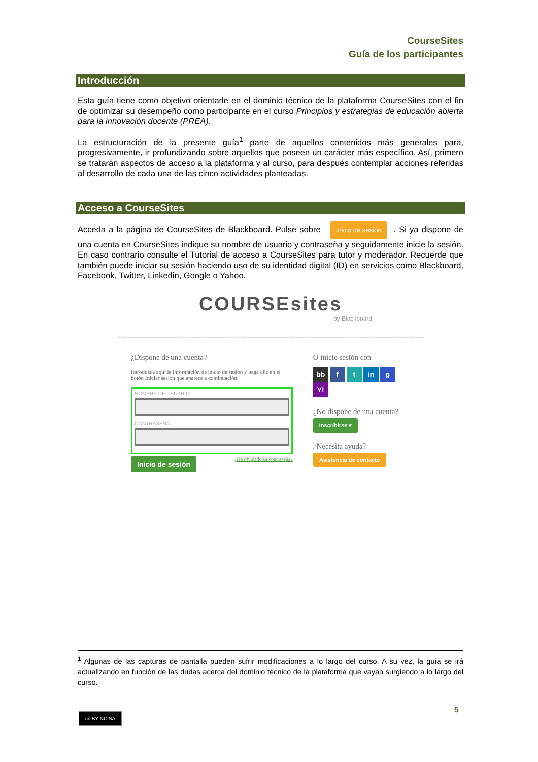CourseSites
Guía de los participantes
Introducción
Esta guía tiene como objetivo orientarle en el dominio técnico de la plataforma CourseSites con el fin de optimizar su desempeño como participante en el curso Principios y estrategias de educación abierta para la innovación docente (PREA).
La estructuración de la presente guía<sup>1</sup> parte de aquellos contenidos más generales para, progresivamente, ir profundizando sobre aquellos que poseen un carácter más específico. Así, primero se tratarán aspectos de acceso a la plataforma y al curso, para después contemplar acciones referidas al desarrollo de cada una de las cinco actividades planteadas.
Acceso a CourseSites
Acceda a la página de CourseSites de Blackboard. Pulse sobre Inicio de sesión. Si ya dispone de una cuenta en CourseSites indique su nombre de usuario y contraseña y seguidamente inicie la sesión. En caso contrario consulte el Tutorial de acceso a CourseSites para tutor y moderador. Recuerde que también puede iniciar su sesión haciendo uso de su identidad digital (ID) en servicios como Blackboard, Facebook, Twitter, Linkedin, Google o Yahoo.
COURSEsites
by Blackboard
¿Dispone de una cuenta?
Introduzca aquí la información de inicio de sesión y haga clic en el botón Iniciar sesión que aparece a continuación.
NOMBRE DE USUARIO:
CONTRASEÑA:
Inicio de sesión ¿Ha olvidado su contraseña?
O inicie sesión con
bb f t in g Y!
¿No dispone de una cuenta?
Inscribirse ▾
¿Necesita ayuda?
Asistencia de contacto
<sup>1</sup> Algunas de las capturas de pantalla pueden sufrir modificaciones a lo largo del curso. A su vez, la guía se irá actualizando en función de las dudas acerca del dominio técnico de la plataforma que vayan surgiendo a lo largo del curso.
5
cc BY NC SA